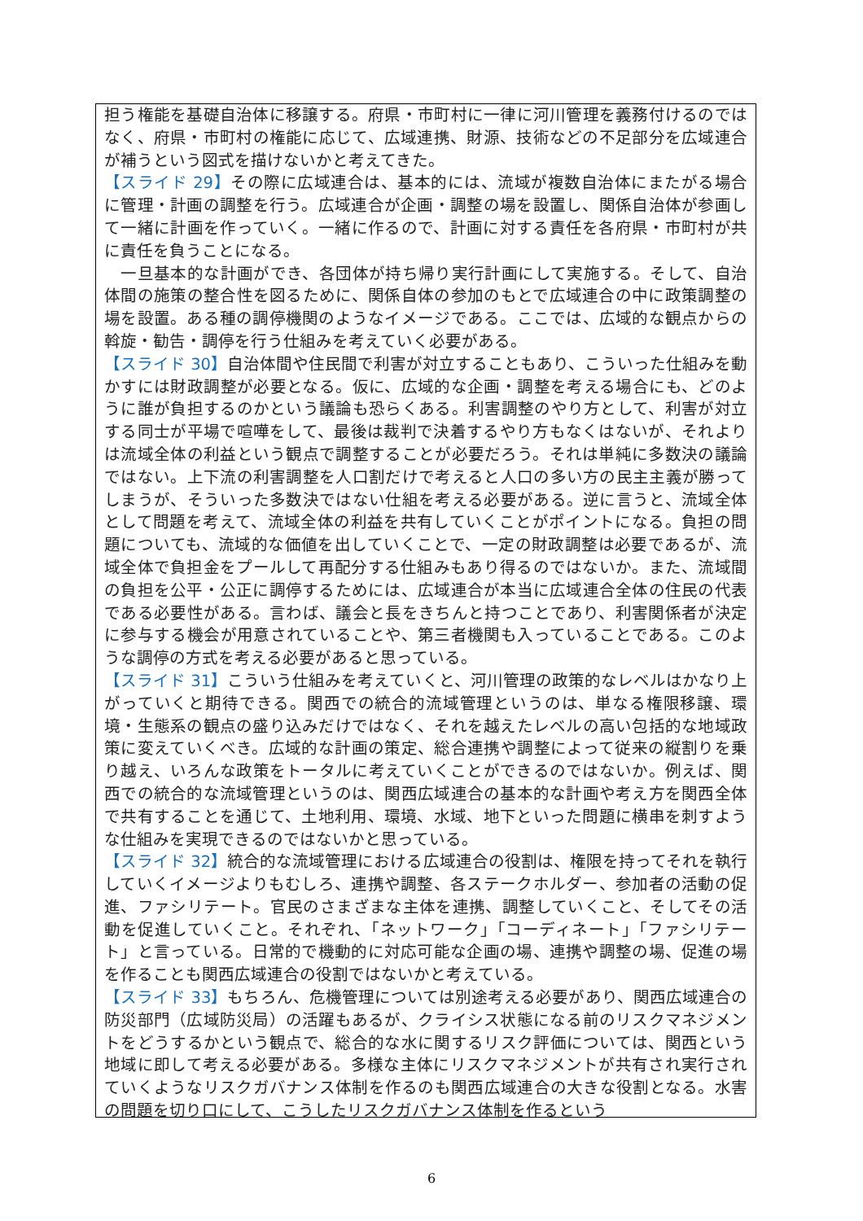担う権能を基礎自治体に移譲する。府県・市町村に一律に河川管理を義務付けるのではなく、府県・市町村の権能に応じて、広域連携、財源、技術などの不足部分を広域連合が補うという図式を描けないかと考えてきた。
【スライド 29】その際に広域連合は、基本的には、流域が複数自治体にまたがる場合に管理・計画の調整を行う。広域連合が企画・調整の場を設置し、関係自治体が参画して一緒に計画を作っていく。一緒に作るので、計画に対する責任を各府県・市町村が共に責任を負うことになる。
　一旦基本的な計画ができ、各団体が持ち帰り実行計画にして実施する。そして、自治体間の施策の整合性を図るために、関係自体の参加のもとで広域連合の中に政策調整の場を設置。ある種の調停機関のようなイメージである。ここでは、広域的な観点からの斡旋・勧告・調停を行う仕組みを考えていく必要がある。
【スライド 30】自治体間や住民間で利害が対立することもあり、こういった仕組みを動かすには財政調整が必要となる。仮に、広域的な企画・調整を考える場合にも、どのように誰が負担するのかという議論も恐らくある。利害調整のやり方として、利害が対立する同士が平場で喧嘩をして、最後は裁判で決着するやり方もなくはないが、それよりは流域全体の利益という観点で調整することが必要だろう。それは単純に多数決の議論ではない。上下流の利害調整を人口割だけで考えると人口の多い方の民主主義が勝ってしまうが、そういった多数決ではない仕組を考える必要がある。逆に言うと、流域全体として問題を考えて、流域全体の利益を共有していくことがポイントになる。負担の問題についても、流域的な価値を出していくことで、一定の財政調整は必要であるが、流域全体で負担金をプールして再配分する仕組みもあり得るのではないか。また、流域間の負担を公平・公正に調停するためには、広域連合が本当に広域連合全体の住民の代表である必要性がある。言わば、議会と長をきちんと持つことであり、利害関係者が決定に参与する機会が用意されていることや、第三者機関も入っていることである。このような調停の方式を考える必要があると思っている。
【スライド 31】こういう仕組みを考えていくと、河川管理の政策的なレベルはかなり上がっていくと期待できる。関西での統合的流域管理というのは、単なる権限移譲、環境・生態系の観点の盛り込みだけではなく、それを越えたレベルの高い包括的な地域政策に変えていくべき。広域的な計画の策定、総合連携や調整によって従来の縦割りを乗り越え、いろんな政策をトータルに考えていくことができるのではないか。例えば、関西での統合的な流域管理というのは、関西広域連合の基本的な計画や考え方を関西全体で共有することを通じて、土地利用、環境、水域、地下といった問題に横串を刺すような仕組みを実現できるのではないかと思っている。
【スライド 32】統合的な流域管理における広域連合の役割は、権限を持ってそれを執行していくイメージよりもむしろ、連携や調整、各ステークホルダー、参加者の活動の促進、ファシリテート。官民のさまざまな主体を連携、調整していくこと、そしてその活動を促進していくこと。それぞれ、「ネットワーク」「コーディネート」「ファシリテート」と言っている。日常的で機動的に対応可能な企画の場、連携や調整の場、促進の場を作ることも関西広域連合の役割ではないかと考えている。
【スライド 33】もちろん、危機管理については別途考える必要があり、関西広域連合の防災部門（広域防災局）の活躍もあるが、クライシス状態になる前のリスクマネジメントをどうするかという観点で、総合的な水に関するリスク評価については、関西という地域に即して考える必要がある。多様な主体にリスクマネジメントが共有され実行されていくようなリスクガバナンス体制を作るのも関西広域連合の大きな役割となる。水害の問題を切り口にして、こうしたリスクガバナンス体制を作るという
6